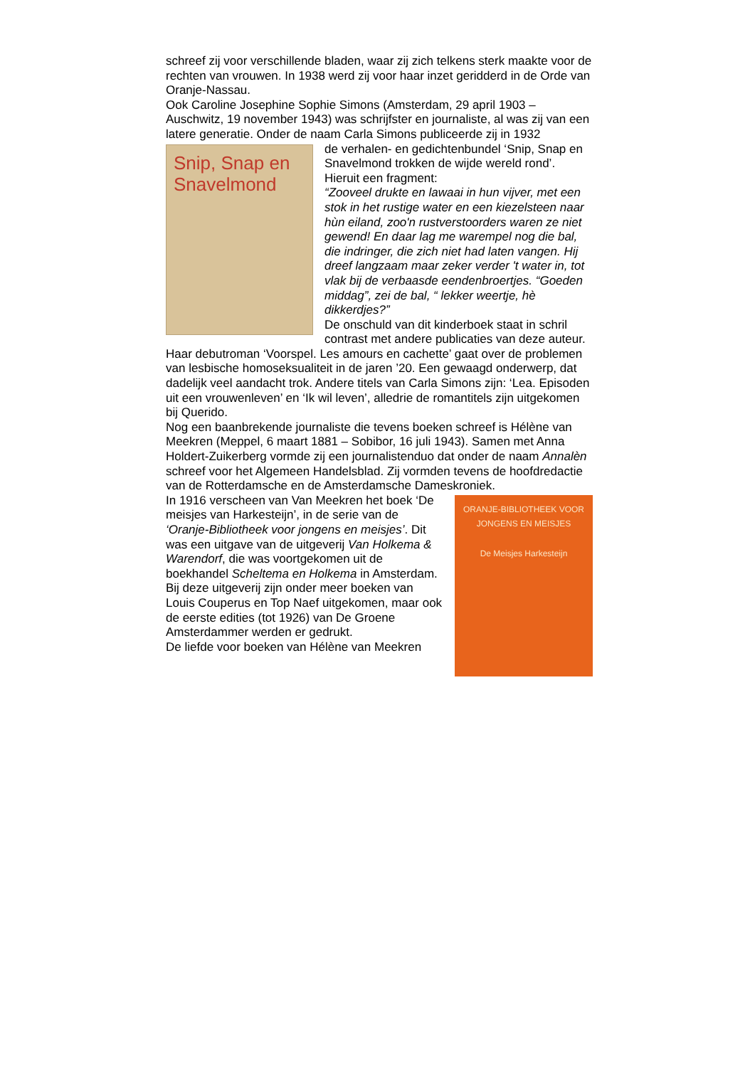schreef zij voor verschillende bladen, waar zij zich telkens sterk maakte voor de rechten van vrouwen. In 1938 werd zij voor haar inzet geridderd in de Orde van Oranje-Nassau.
Ook Caroline Josephine Sophie Simons (Amsterdam, 29 april 1903 – Auschwitz, 19 november 1943) was schrijfster en journaliste, al was zij van een latere generatie. Onder de naam Carla Simons publiceerde zij in 1932
Snip, Snap en Snavelmond
de verhalen- en gedichtenbundel ‘Snip, Snap en Snavelmond trokken de wijde wereld rond’. Hieruit een fragment:
“Zooveel drukte en lawaai in hun vijver, met een stok in het rustige water en een kiezelsteen naar hùn eiland, zoo'n rustverstoorders waren ze niet gewend! En daar lag me warempel nog die bal, die indringer, die zich niet had laten vangen. Hij dreef langzaam maar zeker verder 't water in, tot vlak bij de verbaasde eendenbroertjes. “Goeden middag”, zei de bal, “ lekker weertje, hè dikkerdjes?”
De onschuld van dit kinderboek staat in schril contrast met andere publicaties van deze auteur. Haar debutroman ‘Voorspel. Les amours en cachette’ gaat over de problemen van lesbische homoseksualiteit in de jaren ’20. Een gewaagd onderwerp, dat dadelijk veel aandacht trok. Andere titels van Carla Simons zijn: ‘Lea. Episoden uit een vrouwenleven’ en ‘Ik wil leven’, alledrie de romantitels zijn uitgekomen bij Querido.
Nog een baanbrekende journaliste die tevens boeken schreef is Hélène van Meekren (Meppel, 6 maart 1881 – Sobibor, 16 juli 1943). Samen met Anna Holdert-Zuikerberg vormde zij een journalistenduo dat onder de naam Annalèn schreef voor het Algemeen Handelsblad. Zij vormden tevens de hoofdredactie van de Rotterdamsche en de Amsterdamsche Dameskroniek.
ORANJE-BIBLIOTHEEK VOOR JONGENS EN MEISJES
De Meisjes Harkesteijn
In 1916 verscheen van Van Meekren het boek ‘De meisjes van Harkesteijn’, in de serie van de ‘Oranje-Bibliotheek voor jongens en meisjes’. Dit was een uitgave van de uitgeverij Van Holkema & Warendorf, die was voortgekomen uit de boekhandel Scheltema en Holkema in Amsterdam. Bij deze uitgeverij zijn onder meer boeken van Louis Couperus en Top Naef uitgekomen, maar ook de eerste edities (tot 1926) van De Groene Amsterdammer werden er gedrukt.
De liefde voor boeken van Hélène van Meekren